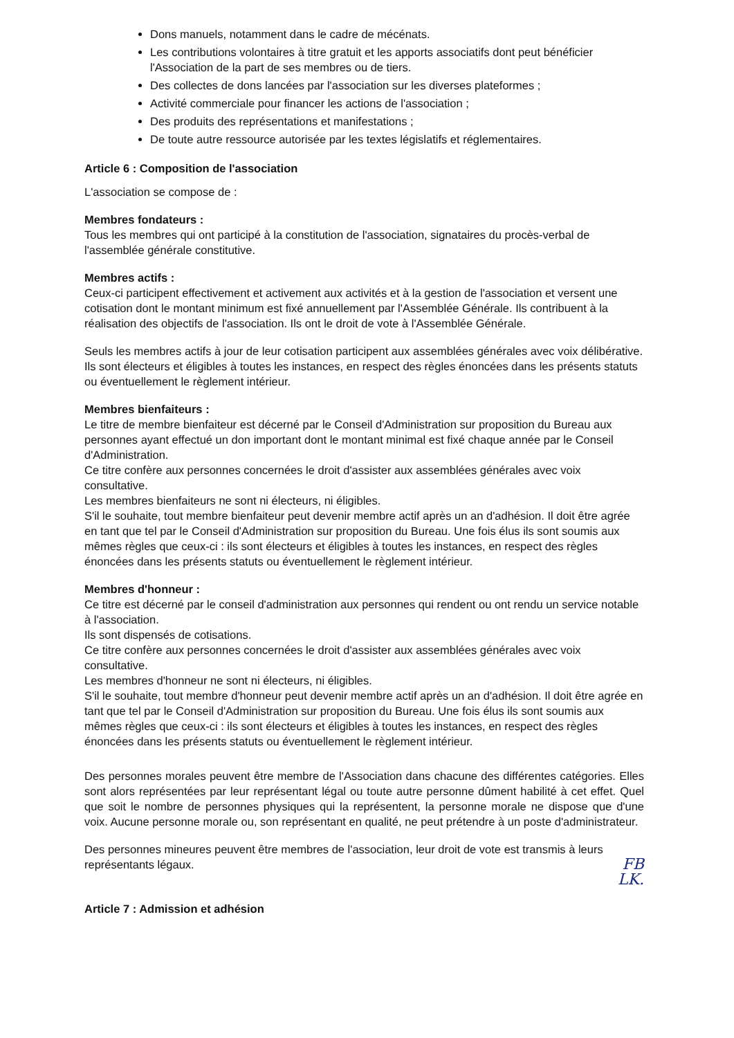Dons manuels, notamment dans le cadre de mécénats.
Les contributions volontaires à titre gratuit et les apports associatifs dont peut bénéficier l'Association de la part de ses membres ou de tiers.
Des collectes de dons lancées par l'association sur les diverses plateformes ;
Activité commerciale pour financer les actions de l'association ;
Des produits des représentations et manifestations ;
De toute autre ressource autorisée par les textes législatifs et réglementaires.
Article 6 : Composition de l'association
L'association se compose de :
Membres fondateurs :
Tous les membres qui ont participé à la constitution de l'association, signataires du procès-verbal de l'assemblée générale constitutive.
Membres actifs :
Ceux-ci participent effectivement et activement aux activités et à la gestion de l'association et versent une cotisation dont le montant minimum est fixé annuellement par l'Assemblée Générale. Ils contribuent à la réalisation des objectifs de l'association. Ils ont le droit de vote à l'Assemblée Générale.
Seuls les membres actifs à jour de leur cotisation participent aux assemblées générales avec voix délibérative.
Ils sont électeurs et éligibles à toutes les instances, en respect des règles énoncées dans les présents statuts ou éventuellement le règlement intérieur.
Membres bienfaiteurs :
Le titre de membre bienfaiteur est décerné par le Conseil d'Administration sur proposition du Bureau aux personnes ayant effectué un don important dont le montant minimal est fixé chaque année par le Conseil d'Administration.
Ce titre confère aux personnes concernées le droit d'assister aux assemblées générales avec voix consultative.
Les membres bienfaiteurs ne sont ni électeurs, ni éligibles.
S'il le souhaite, tout membre bienfaiteur peut devenir membre actif après un an d'adhésion. Il doit être agrée en tant que tel par le Conseil d'Administration sur proposition du Bureau. Une fois élus ils sont soumis aux mêmes règles que ceux-ci : ils sont électeurs et éligibles à toutes les instances, en respect des règles énoncées dans les présents statuts ou éventuellement le règlement intérieur.
Membres d'honneur :
Ce titre est décerné par le conseil d'administration aux personnes qui rendent ou ont rendu un service notable à l'association.
Ils sont dispensés de cotisations.
Ce titre confère aux personnes concernées le droit d'assister aux assemblées générales avec voix consultative.
Les membres d'honneur ne sont ni électeurs, ni éligibles.
S'il le souhaite, tout membre d'honneur peut devenir membre actif après un an d'adhésion. Il doit être agrée en tant que tel par le Conseil d'Administration sur proposition du Bureau. Une fois élus ils sont soumis aux mêmes règles que ceux-ci : ils sont électeurs et éligibles à toutes les instances, en respect des règles énoncées dans les présents statuts ou éventuellement le règlement intérieur.
Des personnes morales peuvent être membre de l'Association dans chacune des différentes catégories. Elles sont alors représentées par leur représentant légal ou toute autre personne dûment habilité à cet effet. Quel que soit le nombre de personnes physiques qui la représentent, la personne morale ne dispose que d'une voix. Aucune personne morale ou, son représentant en qualité, ne peut prétendre à un poste d'administrateur.
Des personnes mineures peuvent être membres de l'association, leur droit de vote est transmis à leurs représentants légaux.
FB
LK.
Article 7 : Admission et adhésion